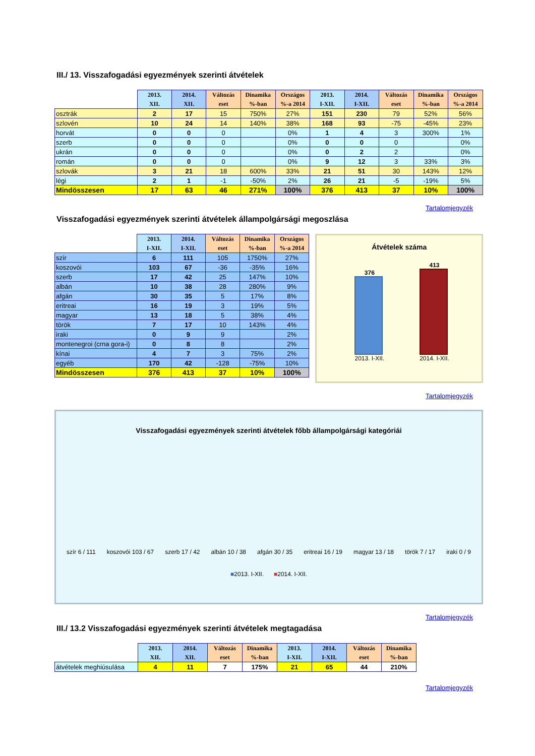III./ 13. Visszafogadási egyezmények szerinti átvételek
| | 2013. XII. | 2014. XII. | Változás eset | Dinamika %-ban | Országos %-a 2014 | 2013. I-XII. | 2014. I-XII. | Változás eset | Dinamika %-ban | Országos %-a 2014 |
| --- | --- | --- | --- | --- | --- | --- | --- | --- | --- | --- |
| osztrák | 2 | 17 | 15 | 750% | 27% | 151 | 230 | 79 | 52% | 56% |
| szlovén | 10 | 24 | 14 | 140% | 38% | 168 | 93 | -75 | -45% | 23% |
| horvát | 0 | 0 | 0 | | 0% | 1 | 4 | 3 | 300% | 1% |
| szerb | 0 | 0 | 0 | | 0% | 0 | 0 | 0 | | 0% |
| ukrán | 0 | 0 | 0 | | 0% | 0 | 2 | 2 | | 0% |
| román | 0 | 0 | 0 | | 0% | 9 | 12 | 3 | 33% | 3% |
| szlovák | 3 | 21 | 18 | 600% | 33% | 21 | 51 | 30 | 143% | 12% |
| légi | 2 | 1 | -1 | -50% | 2% | 26 | 21 | -5 | -19% | 5% |
| Mindösszesen | 17 | 63 | 46 | 271% | 100% | 376 | 413 | 37 | 10% | 100% |
Tartalomjegyzék
Visszafogadási egyezmények szerinti átvételek állampolgársági megoszlása
| | 2013. I-XII. | 2014. I-XII. | Változás eset | Dinamika %-ban | Országos %-a 2014 |
| --- | --- | --- | --- | --- | --- |
| szír | 6 | 111 | 105 | 1750% | 27% |
| koszovói | 103 | 67 | -36 | -35% | 16% |
| szerb | 17 | 42 | 25 | 147% | 10% |
| albán | 10 | 38 | 28 | 280% | 9% |
| afgán | 30 | 35 | 5 | 17% | 8% |
| eritreai | 16 | 19 | 3 | 19% | 5% |
| magyar | 13 | 18 | 5 | 38% | 4% |
| török | 7 | 17 | 10 | 143% | 4% |
| iraki | 0 | 9 | 9 | | 2% |
| montenegroi (crna gora-i) | 0 | 8 | 8 | | 2% |
| kínai | 4 | 7 | 3 | 75% | 2% |
| egyéb | 170 | 42 | -128 | -75% | 10% |
| Mindösszesen | 376 | 413 | 37 | 10% | 100% |
Átvételek száma
376
2013. I-XII.
413
2014. I-XII.
Tartalomjegyzék
Visszafogadási egyezmények szerinti átvételek főbb állampolgársági kategóriái
szír 6 / 111 koszovói 103 / 67 szerb 17 / 42 albán 10 / 38 afgán 30 / 35 eritreai 16 / 19 magyar 13 / 18 török 7 / 17 iraki 0 / 9
■2013. I-XII. ■2014. I-XII.
Tartalomjegyzék
III./ 13.2 Visszafogadási egyezmények szerinti átvételek megtagadása
| | 2013. XII. | 2014. XII. | Változás eset | Dinamika %-ban | 2013. I-XII. | 2014. I-XII. | Változás eset | Dinamika %-ban |
| --- | --- | --- | --- | --- | --- | --- | --- | --- |
| átvételek meghiúsulása | 4 | 11 | 7 | 175% | 21 | 65 | 44 | 210% |
Tartalomjegyzék